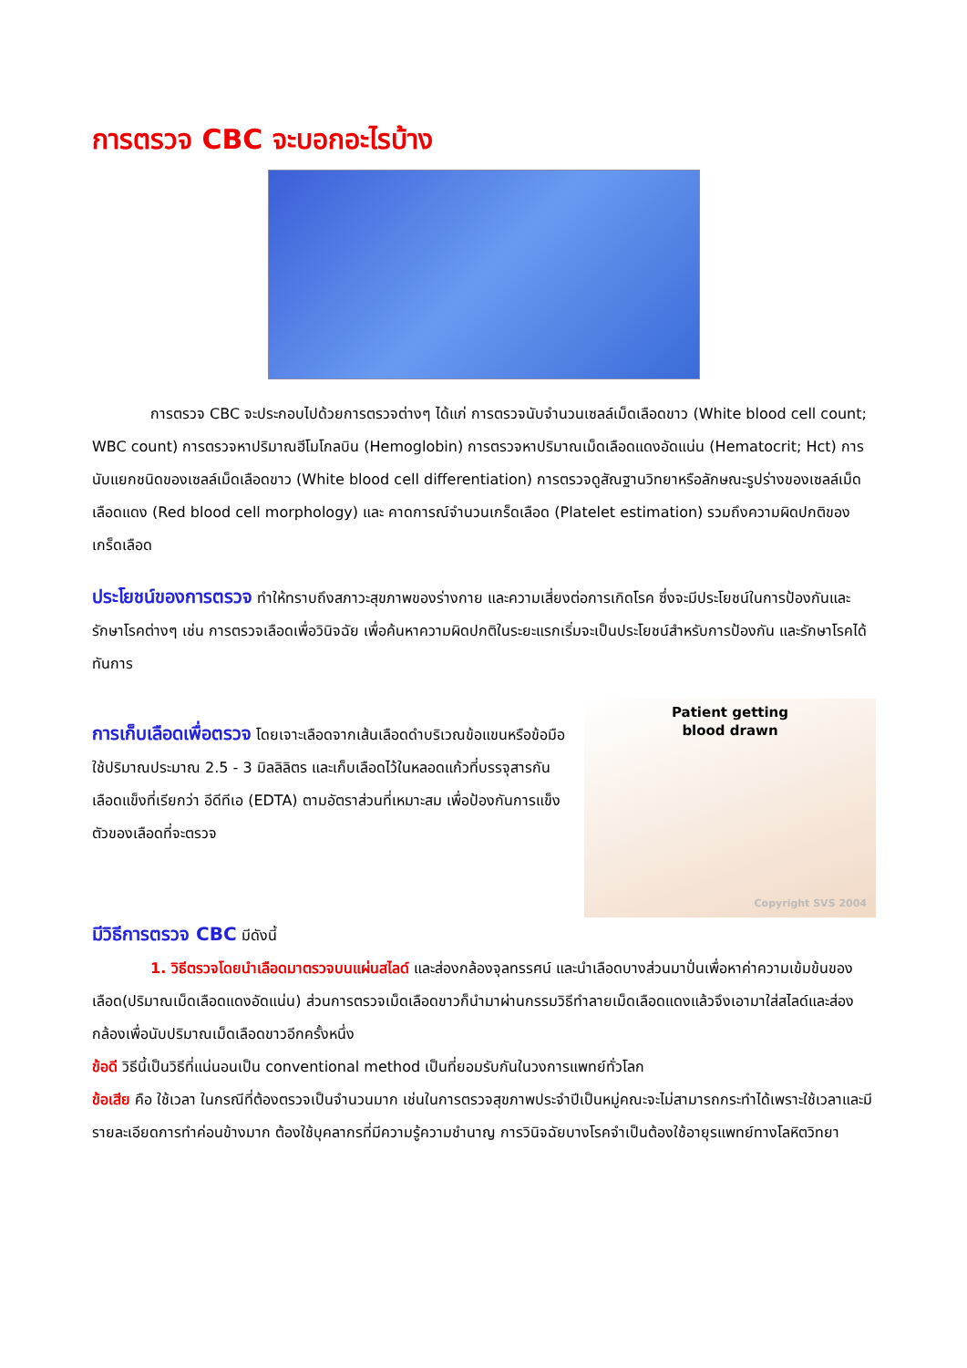การตรวจ CBC จะบอกอะไรบ้าง
การตรวจ CBC จะประกอบไปด้วยการตรวจต่างๆ ได้แก่ การตรวจนับจำนวนเซลล์เม็ดเลือดขาว (White blood cell count; WBC count) การตรวจหาปริมาณฮีโมโกลบิน (Hemoglobin) การตรวจหาปริมาณเม็ดเลือดแดงอัดแน่น (Hematocrit; Hct) การนับแยกชนิดของเซลล์เม็ดเลือดขาว (White blood cell differentiation) การตรวจดูสัณฐานวิทยาหรือลักษณะรูปร่างของเซลล์เม็ดเลือดแดง (Red blood cell morphology) และ คาดการณ์จำนวนเกร็ดเลือด (Platelet estimation) รวมถึงความผิดปกติของเกร็ดเลือด
ประโยชน์ของการตรวจ ทำให้ทราบถึงสภาวะสุขภาพของร่างกาย และความเสี่ยงต่อการเกิดโรค ซึ่งจะมีประโยชน์ในการป้องกันและรักษาโรคต่างๆ เช่น การตรวจเลือดเพื่อวินิจฉัย เพื่อค้นหาความผิดปกติในระยะแรกเริ่มจะเป็นประโยชน์สำหรับการป้องกัน และรักษาโรคได้ทันการ
การเก็บเลือดเพื่อตรวจ โดยเจาะเลือดจากเส้นเลือดดำบริเวณข้อแขนหรือข้อมือ ใช้ปริมาณประมาณ 2.5 - 3 มิลลิลิตร และเก็บเลือดไว้ในหลอดแก้วที่บรรจุสารกันเลือดแข็งที่เรียกว่า อีดีทีเอ (EDTA) ตามอัตราส่วนที่เหมาะสม เพื่อป้องกันการแข็งตัวของเลือดที่จะตรวจ
Patient getting
blood drawn
Copyright SVS 2004
มีวิธีการตรวจ CBC มีดังนี้
1. วิธีตรวจโดยนำเลือดมาตรวจบนแผ่นสไลด์ และส่องกล้องจุลทรรศน์ และนำเลือดบางส่วนมาปั่นเพื่อหาค่าความเข้มข้นของเลือด(ปริมาณเม็ดเลือดแดงอัดแน่น) ส่วนการตรวจเม็ดเลือดขาวก็นำมาผ่านกรรมวิธีทำลายเม็ดเลือดแดงแล้วจึงเอามาใส่สไลด์และส่องกล้องเพื่อนับปริมาณเม็ดเลือดขาวอีกครั้งหนึ่ง
ข้อดี วิธีนี้เป็นวิธีที่แน่นอนเป็น conventional method เป็นที่ยอมรับกันในวงการแพทย์ทั่วโลก
ข้อเสีย คือ ใช้เวลา ในกรณีที่ต้องตรวจเป็นจำนวนมาก เช่นในการตรวจสุขภาพประจำปีเป็นหมู่คณะจะไม่สามารถกระทำได้เพราะใช้เวลาและมีรายละเอียดการทำค่อนข้างมาก ต้องใช้บุคลากรที่มีความรู้ความชำนาญ การวินิจฉัยบางโรคจำเป็นต้องใช้อายุรแพทย์ทางโลหิตวิทยา